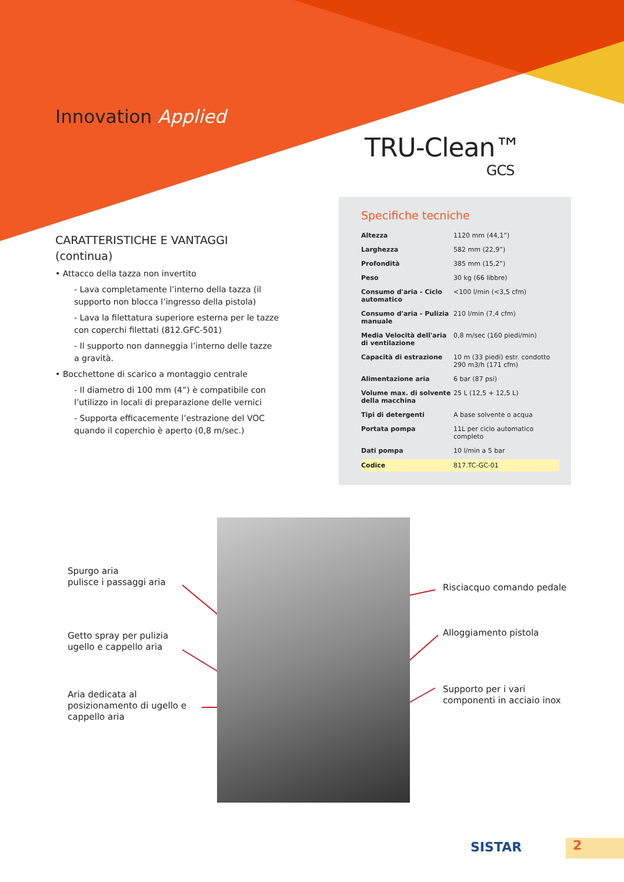Innovation Applied
TRU-Clean™
GCS
CARATTERISTICHE E VANTAGGI
(continua)
• Attacco della tazza non invertito
- Lava completamente l’interno della tazza (il supporto non blocca l’ingresso della pistola)
- Lava la filettatura superiore esterna per le tazze con coperchi filettati (812.GFC-501)
- Il supporto non danneggia l’interno delle tazze a gravità.
• Bocchettone di scarico a montaggio centrale
- Il diametro di 100 mm (4”) è compatibile con l’utilizzo in locali di preparazione delle vernici
- Supporta efficacemente l’estrazione del VOC quando il coperchio è aperto (0,8 m/sec.)
Specifiche tecniche
| Altezza | 1120 mm (44,1”) |
| Larghezza | 582 mm (22,9”) |
| Profondità | 385 mm (15,2”) |
| Peso | 30 kg (66 libbre) |
| Consumo d'aria - Ciclo automatico | <100 l/min (<3,5 cfm) |
| Consumo d'aria - Pulizia manuale | 210 l/min (7,4 cfm) |
| Media Velocità dell'aria di ventilazione | 0,8 m/sec (160 piedi/min) |
| Capacità di estrazione | 10 m (33 piedi) estr. condotto 290 m3/h (171 cfm) |
| Alimentazione aria | 6 bar (87 psi) |
| Volume max. di solvente della macchina | 25 L (12,5 + 12,5 L) |
| Tipi di detergenti | A base solvente o acqua |
| Portata pompa | 11L per ciclo automatico completo |
| Dati pompa | 10 l/min a 5 bar |
| Codice | 817.TC-GC-01 |
Spurgo aria
pulisce i passaggi aria
Getto spray per pulizia
ugello e cappello aria
Aria dedicata al
posizionamento di ugello e
cappello aria
Risciacquo comando pedale
Alloggiamento pistola
Supporto per i vari
componenti in acciaio inox
SISTAR 2